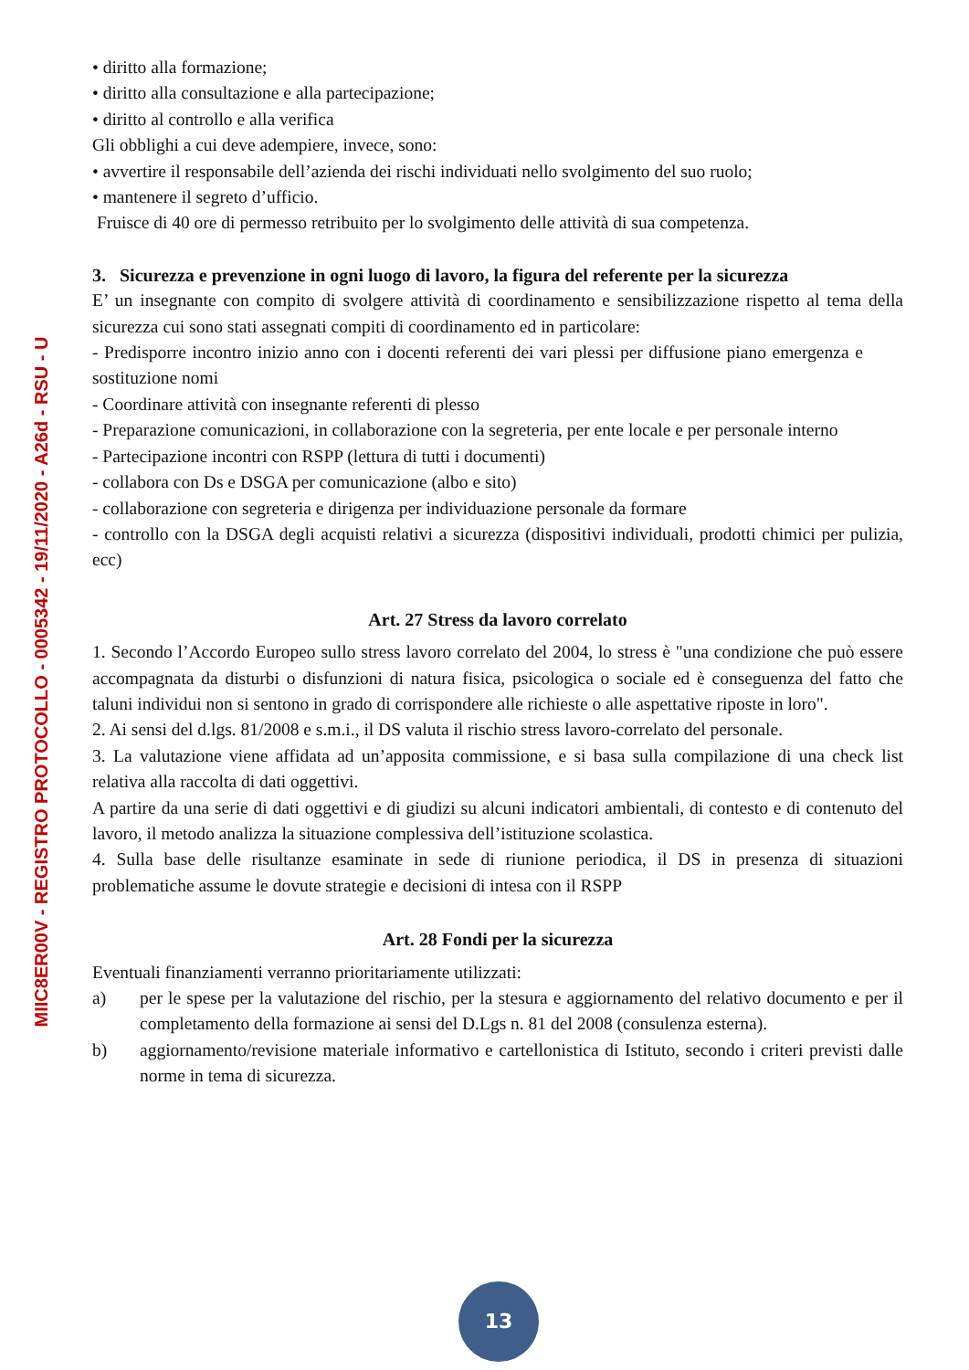MIIC8ER00V - REGISTRO PROTOCOLLO - 0005342 - 19/11/2020 - A26d - RSU - U
• diritto alla formazione;
• diritto alla consultazione e alla partecipazione;
• diritto al controllo e alla verifica
Gli obblighi a cui deve adempiere, invece, sono:
• avvertire il responsabile dell’azienda dei rischi individuati nello svolgimento del suo ruolo;
• mantenere il segreto d’ufficio.
Fruisce di 40 ore di permesso retribuito per lo svolgimento delle attività di sua competenza.
3. Sicurezza e prevenzione in ogni luogo di lavoro, la figura del referente per la sicurezza
E’ un insegnante con compito di svolgere attività di coordinamento e sensibilizzazione rispetto al tema della sicurezza cui sono stati assegnati compiti di coordinamento ed in particolare:
- Predisporre incontro inizio anno con i docenti referenti dei vari plessi per diffusione piano emergenza e sostituzione nomi
- Coordinare attività con insegnante referenti di plesso
- Preparazione comunicazioni, in collaborazione con la segreteria, per ente locale e per personale interno
- Partecipazione incontri con RSPP (lettura di tutti i documenti)
- collabora con Ds e DSGA per comunicazione (albo e sito)
- collaborazione con segreteria e dirigenza per individuazione personale da formare
- controllo con la DSGA degli acquisti relativi a sicurezza (dispositivi individuali, prodotti chimici per pulizia, ecc)
Art. 27 Stress da lavoro correlato
1. Secondo l’Accordo Europeo sullo stress lavoro correlato del 2004, lo stress è "una condizione che può essere accompagnata da disturbi o disfunzioni di natura fisica, psicologica o sociale ed è conseguenza del fatto che taluni individui non si sentono in grado di corrispondere alle richieste o alle aspettative riposte in loro".
2. Ai sensi del d.lgs. 81/2008 e s.m.i., il DS valuta il rischio stress lavoro-correlato del personale.
3. La valutazione viene affidata ad un’apposita commissione, e si basa sulla compilazione di una check list relativa alla raccolta di dati oggettivi.
A partire da una serie di dati oggettivi e di giudizi su alcuni indicatori ambientali, di contesto e di contenuto del lavoro, il metodo analizza la situazione complessiva dell’istituzione scolastica.
4. Sulla base delle risultanze esaminate in sede di riunione periodica, il DS in presenza di situazioni problematiche assume le dovute strategie e decisioni di intesa con il RSPP
Art. 28 Fondi per la sicurezza
Eventuali finanziamenti verranno prioritariamente utilizzati:
a) per le spese per la valutazione del rischio, per la stesura e aggiornamento del relativo documento e per il completamento della formazione ai sensi del D.Lgs n. 81 del 2008 (consulenza esterna).
b) aggiornamento/revisione materiale informativo e cartellonistica di Istituto, secondo i criteri previsti dalle norme in tema di sicurezza.
13